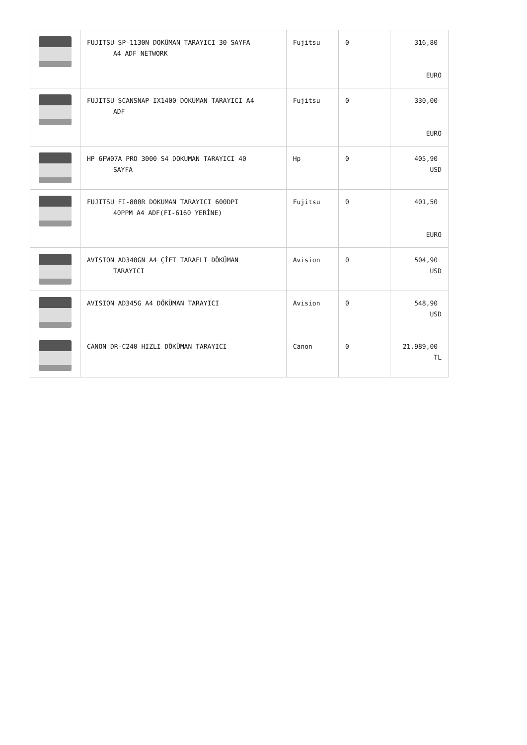| | FUJITSU SP-1130N DOKÜMAN TARAYICI 30 SAYFA A4 ADF NETWORK | Fujitsu | 0 | 316,80 EURO |
| | FUJITSU SCANSNAP IX1400 DOKUMAN TARAYICI A4 ADF | Fujitsu | 0 | 330,00 EURO |
| | HP 6FW07A PRO 3000 S4 DOKUMAN TARAYICI 40 SAYFA | Hp | 0 | 405,90 USD |
| | FUJITSU FI-800R DOKUMAN TARAYICI 600DPI 40PPM A4 ADF(FI-6160 YERİNE) | Fujitsu | 0 | 401,50 EURO |
| | AVISION AD340GN A4 ÇİFT TARAFLI DÖKÜMAN TARAYICI | Avision | 0 | 504,90 USD |
| | AVISION AD345G A4 DÖKÜMAN TARAYICI | Avision | 0 | 548,90 USD |
| | CANON DR-C240 HIZLI DÖKÜMAN TARAYICI | Canon | 0 | 21.989,00 TL |